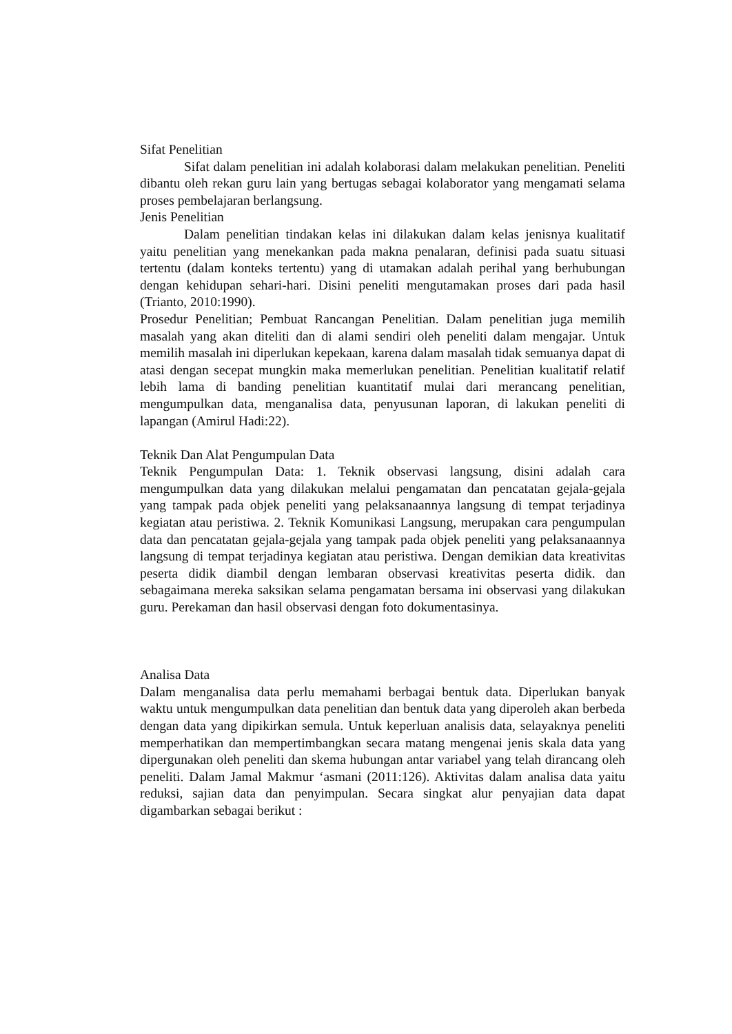Sifat Penelitian
Sifat dalam penelitian ini adalah kolaborasi dalam melakukan penelitian. Peneliti dibantu oleh rekan guru lain yang bertugas sebagai kolaborator yang mengamati selama proses pembelajaran berlangsung.
Jenis Penelitian
Dalam penelitian tindakan kelas ini dilakukan dalam kelas jenisnya kualitatif yaitu penelitian yang menekankan pada makna penalaran, definisi pada suatu situasi tertentu (dalam konteks tertentu) yang di utamakan adalah perihal yang berhubungan dengan kehidupan sehari-hari. Disini peneliti mengutamakan proses dari pada hasil (Trianto, 2010:1990).
Prosedur Penelitian; Pembuat Rancangan Penelitian. Dalam penelitian juga memilih masalah yang akan diteliti dan di alami sendiri oleh peneliti dalam mengajar. Untuk memilih masalah ini diperlukan kepekaan, karena dalam masalah tidak semuanya dapat di atasi dengan secepat mungkin maka memerlukan penelitian. Penelitian kualitatif relatif lebih lama di banding penelitian kuantitatif mulai dari merancang penelitian, mengumpulkan data, menganalisa data, penyusunan laporan, di lakukan peneliti di lapangan (Amirul Hadi:22).
Teknik Dan Alat Pengumpulan Data
Teknik Pengumpulan Data: 1. Teknik observasi langsung, disini adalah cara mengumpulkan data yang dilakukan melalui pengamatan dan pencatatan gejala-gejala yang tampak pada objek peneliti yang pelaksanaannya langsung di tempat terjadinya kegiatan atau peristiwa. 2. Teknik Komunikasi Langsung, merupakan cara pengumpulan data dan pencatatan gejala-gejala yang tampak pada objek peneliti yang pelaksanaannya langsung di tempat terjadinya kegiatan atau peristiwa. Dengan demikian data kreativitas peserta didik diambil dengan lembaran observasi kreativitas peserta didik. dan sebagaimana mereka saksikan selama pengamatan bersama ini observasi yang dilakukan guru. Perekaman dan hasil observasi dengan foto dokumentasinya.
Analisa Data
Dalam menganalisa data perlu memahami berbagai bentuk data. Diperlukan banyak waktu untuk mengumpulkan data penelitian dan bentuk data yang diperoleh akan berbeda dengan data yang dipikirkan semula. Untuk keperluan analisis data, selayaknya peneliti memperhatikan dan mempertimbangkan secara matang mengenai jenis skala data yang dipergunakan oleh peneliti dan skema hubungan antar variabel yang telah dirancang oleh peneliti. Dalam Jamal Makmur ‘asmani (2011:126). Aktivitas dalam analisa data yaitu reduksi, sajian data dan penyimpulan. Secara singkat alur penyajian data dapat digambarkan sebagai berikut :